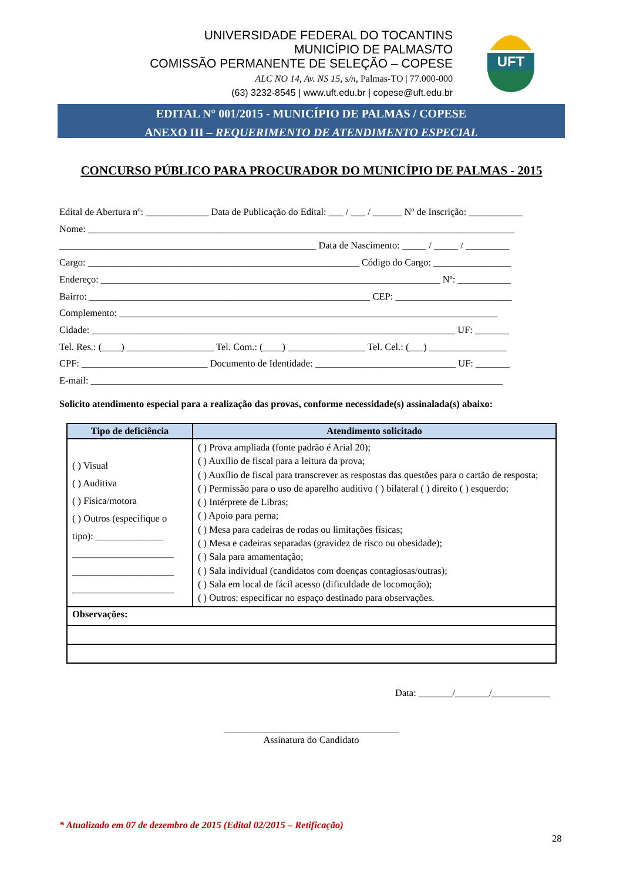UNIVERSIDADE FEDERAL DO TOCANTINS
MUNICÍPIO DE PALMAS/TO
COMISSÃO PERMANENTE DE SELEÇÃO – COPESE
ALC NO 14, Av. NS 15, s/n, Palmas-TO | 77.000-000
(63) 3232-8545 | www.uft.edu.br | copese@uft.edu.br
UFT
EDITAL N° 001/2015 - MUNICÍPIO DE PALMAS / COPESE
ANEXO III – REQUERIMENTO DE ATENDIMENTO ESPECIAL
CONCURSO PÚBLICO PARA PROCURADOR DO MUNICÍPIO DE PALMAS - 2015
Edital de Abertura nº: _____________ Data de Publicação do Edital: ___ / ___ / ______ Nº de Inscrição: ___________ Nome: ________________________________________________________________________________________ _____________________________________________________ Data de Nascimento: _____ / _____ / _________ Cargo: ________________________________________________________ Código do Cargo: ________________ Endereço: ______________________________________________________________________ Nº: ___________ Bairro: __________________________________________________________ CEP: ________________________ Complemento: ______________________________________________________________________________ Cidade: ___________________________________________________________________________ UF: _______ Tel. Res.: (____) __________________ Tel. Com.: (____) ________________ Tel. Cel.: (___) ________________ CPF: __________________________ Documento de Identidade: _____________________________ UF: _______ E-mail: _____________________________________________________________________________________
Solicito atendimento especial para a realização das provas, conforme necessidade(s) assinalada(s) abaixo:
| Tipo de deficiência | Atendimento solicitado |
| --- | --- |
| ( ) Visual ( ) Auditiva ( ) Física/motora ( ) Outros (especifique o tipo): ______________ _____________________ _____________________ _____________________ | ( ) Prova ampliada (fonte padrão é Arial 20); ( ) Auxílio de fiscal para a leitura da prova; ( ) Auxílio de fiscal para transcrever as respostas das questões para o cartão de resposta; ( ) Permissão para o uso de aparelho auditivo ( ) bilateral ( ) direito ( ) esquerdo; ( ) Intérprete de Libras; ( ) Apoio para perna; ( ) Mesa para cadeiras de rodas ou limitações físicas; ( ) Mesa e cadeiras separadas (gravidez de risco ou obesidade); ( ) Sala para amamentação; ( ) Sala individual (candidatos com doenças contagiosas/outras); ( ) Sala em local de fácil acesso (dificuldade de locomoção); ( ) Outros: especificar no espaço destinado para observações. |
| Observações: | |
Data: _______/_______/____________
____________________________________
Assinatura do Candidato
* Atualizado em 07 de dezembro de 2015 (Edital 02/2015 – Retificação)
28